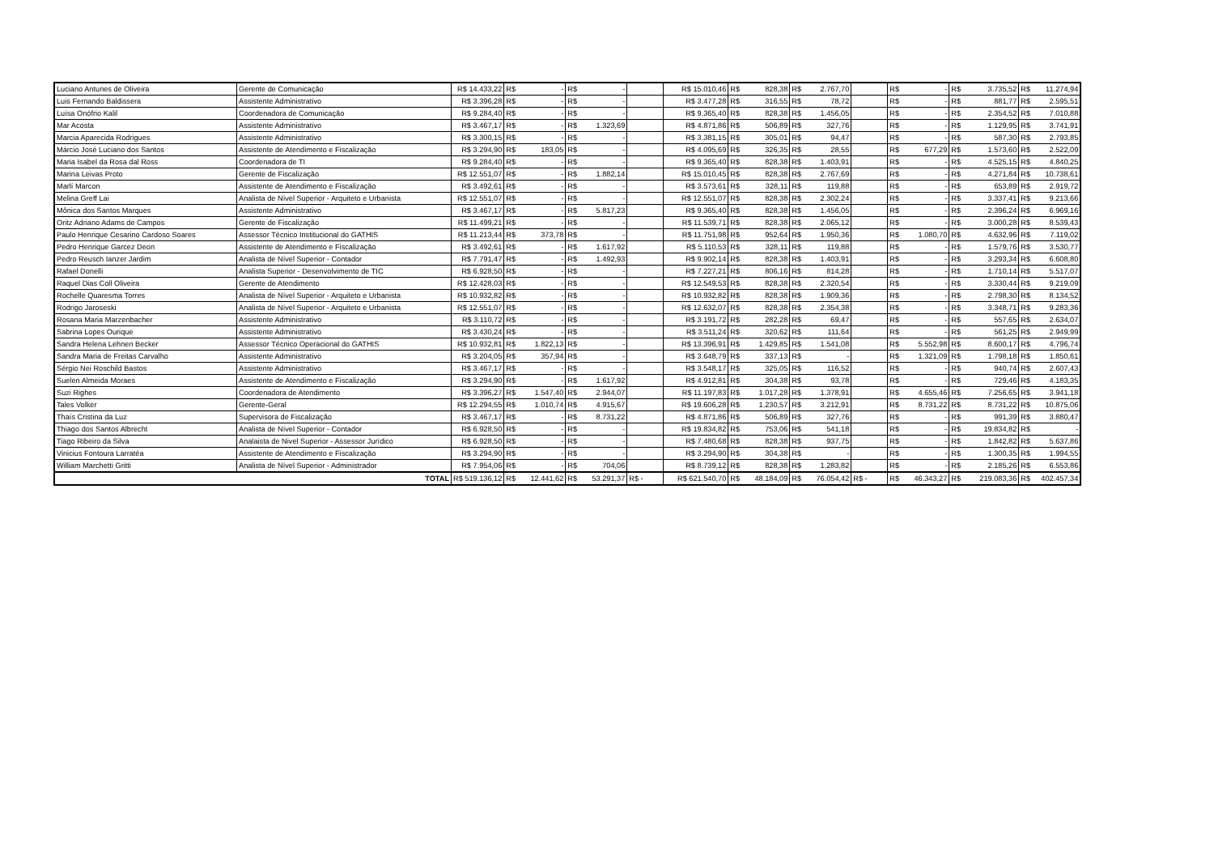| Luciano Antunes de Oliveira | Gerente de Comunicação | R$ 14.433,22 | R$ | - | R$ | - | | R$ 15.010,46 | R$ | 828,38 | R$ | 2.767,70 | | R$ | - | R$ | 3.735,52 | R$ | 11.274,94 |
| Luis Fernando Baldissera | Assistente Administrativo | R$ 3.396,28 | R$ | - | R$ | - | | R$ 3.477,28 | R$ | 316,55 | R$ | 78,72 | | R$ | - | R$ | 881,77 | R$ | 2.595,51 |
| Luísa Onófrio Kalil | Coordenadora de Comunicação | R$ 9.284,40 | R$ | - | R$ | - | | R$ 9.365,40 | R$ | 828,38 | R$ | 1.456,05 | | R$ | - | R$ | 2.354,52 | R$ | 7.010,88 |
| Mar Acosta | Assistente Administrativo | R$ 3.467,17 | R$ | - | R$ | 1.323,69 | | R$ 4.871,86 | R$ | 506,89 | R$ | 327,76 | | R$ | - | R$ | 1.129,95 | R$ | 3.741,91 |
| Marcia Aparecida Rodrigues | Assistente Administrativo | R$ 3.300,15 | R$ | - | R$ | - | | R$ 3.381,15 | R$ | 305,01 | R$ | 94,47 | | R$ | - | R$ | 587,30 | R$ | 2.793,85 |
| Márcio José Luciano dos Santos | Assistente de Atendimento e Fiscalização | R$ 3.294,90 | R$ | 183,05 | R$ | - | | R$ 4.095,69 | R$ | 326,35 | R$ | 28,55 | | R$ | 677,29 | R$ | 1.573,60 | R$ | 2.522,09 |
| Maria Isabel da Rosa dal Ross | Coordenadora de TI | R$ 9.284,40 | R$ | - | R$ | - | | R$ 9.365,40 | R$ | 828,38 | R$ | 1.403,91 | | R$ | - | R$ | 4.525,15 | R$ | 4.840,25 |
| Marina Leivas Proto | Gerente de Fiscalização | R$ 12.551,07 | R$ | - | R$ | 1.882,14 | | R$ 15.010,45 | R$ | 828,38 | R$ | 2.767,69 | | R$ | - | R$ | 4.271,84 | R$ | 10.738,61 |
| Marlí Marcon | Assistente de Atendimento e Fiscalização | R$ 3.492,61 | R$ | - | R$ | - | | R$ 3.573,61 | R$ | 328,11 | R$ | 119,88 | | R$ | - | R$ | 653,89 | R$ | 2.919,72 |
| Melina Greff Lai | Analista de Nível Superior - Arquiteto e Urbanista | R$ 12.551,07 | R$ | - | R$ | - | | R$ 12.551,07 | R$ | 828,38 | R$ | 2.302,24 | | R$ | - | R$ | 3.337,41 | R$ | 9.213,66 |
| Mônica dos Santos Marques | Assistente Administrativo | R$ 3.467,17 | R$ | - | R$ | 5.817,23 | | R$ 9.365,40 | R$ | 828,38 | R$ | 1.456,05 | | R$ | - | R$ | 2.396,24 | R$ | 6.969,16 |
| Oritz Adriano Adams de Campos | Gerente de Fiscalização | R$ 11.499,21 | R$ | - | R$ | - | | R$ 11.539,71 | R$ | 828,38 | R$ | 2.065,12 | | R$ | - | R$ | 3.000,28 | R$ | 8.539,43 |
| Paulo Henrique Cesarino Cardoso Soares | Assessor Técnico Institucional do GATHIS | R$ 11.213,44 | R$ | 373,78 | R$ | - | | R$ 11.751,98 | R$ | 952,64 | R$ | 1.950,36 | | R$ | 1.080,70 | R$ | 4.632,96 | R$ | 7.119,02 |
| Pedro Henrique Garcez Deon | Assistente de Atendimento e Fiscalização | R$ 3.492,61 | R$ | - | R$ | 1.617,92 | | R$ 5.110,53 | R$ | 328,11 | R$ | 119,88 | | R$ | - | R$ | 1.579,76 | R$ | 3.530,77 |
| Pedro Reusch Ianzer Jardim | Analista de Nível Superior - Contador | R$ 7.791,47 | R$ | - | R$ | 1.492,93 | | R$ 9.902,14 | R$ | 828,38 | R$ | 1.403,91 | | R$ | - | R$ | 3.293,34 | R$ | 6.608,80 |
| Rafael Donelli | Analista Superior - Desenvolvimento de TIC | R$ 6.928,50 | R$ | - | R$ | - | | R$ 7.227,21 | R$ | 806,16 | R$ | 814,28 | | R$ | - | R$ | 1.710,14 | R$ | 5.517,07 |
| Raquel Dias Coll Oliveira | Gerente de Atendimento | R$ 12.428,03 | R$ | - | R$ | - | | R$ 12.549,53 | R$ | 828,38 | R$ | 2.320,54 | | R$ | - | R$ | 3.330,44 | R$ | 9.219,09 |
| Rochelle Quaresma Torres | Analista de Nível Superior - Arquiteto e Urbanista | R$ 10.932,82 | R$ | - | R$ | - | | R$ 10.932,82 | R$ | 828,38 | R$ | 1.909,36 | | R$ | - | R$ | 2.798,30 | R$ | 8.134,52 |
| Rodrigo Jaroseski | Analista de Nível Superior - Arquiteto e Urbanista | R$ 12.551,07 | R$ | - | R$ | - | | R$ 12.632,07 | R$ | 828,38 | R$ | 2.354,38 | | R$ | - | R$ | 3.348,71 | R$ | 9.283,36 |
| Rosana Maria Marzenbacher | Assistente Administrativo | R$ 3.110,72 | R$ | - | R$ | - | | R$ 3.191,72 | R$ | 282,28 | R$ | 69,47 | | R$ | - | R$ | 557,65 | R$ | 2.634,07 |
| Sabrina Lopes Ourique | Assistente Administrativo | R$ 3.430,24 | R$ | - | R$ | - | | R$ 3.511,24 | R$ | 320,62 | R$ | 111,64 | | R$ | - | R$ | 561,25 | R$ | 2.949,99 |
| Sandra Helena Lehnen Becker | Assessor Técnico Operacional do GATHIS | R$ 10.932,81 | R$ | 1.822,13 | R$ | - | | R$ 13.396,91 | R$ | 1.429,85 | R$ | 1.541,08 | | R$ | 5.552,98 | R$ | 8.600,17 | R$ | 4.796,74 |
| Sandra Maria de Freitas Carvalho | Assistente Administrativo | R$ 3.204,05 | R$ | 357,94 | R$ | - | | R$ 3.648,79 | R$ | 337,13 | R$ | - | | R$ | 1.321,09 | R$ | 1.798,18 | R$ | 1.850,61 |
| Sérgio Nei Roschild Bastos | Assistente Administrativo | R$ 3.467,17 | R$ | - | R$ | - | | R$ 3.548,17 | R$ | 325,05 | R$ | 116,52 | | R$ | - | R$ | 940,74 | R$ | 2.607,43 |
| Suelen Almeida Moraes | Assistente de Atendimento e Fiscalização | R$ 3.294,90 | R$ | - | R$ | 1.617,92 | | R$ 4.912,81 | R$ | 304,38 | R$ | 93,78 | | R$ | - | R$ | 729,46 | R$ | 4.183,35 |
| Suzi Righes | Coordenadora de Atendimento | R$ 3.396,27 | R$ | 1.547,40 | R$ | 2.944,07 | | R$ 11.197,83 | R$ | 1.017,28 | R$ | 1.378,91 | | R$ | 4.655,46 | R$ | 7.256,65 | R$ | 3.941,18 |
| Tales Volker | Gerente-Geral | R$ 12.294,55 | R$ | 1.010,74 | R$ | 4.915,67 | | R$ 19.606,28 | R$ | 1.230,57 | R$ | 3.212,91 | | R$ | 8.731,22 | R$ | 8.731,22 | R$ | 10.875,06 |
| Thaís Cristina da Luz | Supervisora de Fiscalização | R$ 3.467,17 | R$ | - | R$ | 8.731,22 | | R$ 4.871,86 | R$ | 506,89 | R$ | 327,76 | | R$ | - | R$ | 991,39 | R$ | 3.880,47 |
| Thiago dos Santos Albrecht | Analista de Nível Superior - Contador | R$ 6.928,50 | R$ | - | R$ | - | | R$ 19.834,82 | R$ | 753,06 | R$ | 541,18 | | R$ | - | R$ | 19.834,82 | R$ | - |
| Tiago Ribeiro da Silva | Analaista de Nivel Superior - Assessor Jurídico | R$ 6.928,50 | R$ | - | R$ | - | | R$ 7.480,68 | R$ | 828,38 | R$ | 937,75 | | R$ | - | R$ | 1.842,82 | R$ | 5.637,86 |
| Vinicius Fontoura Larratéa | Assistente de Atendimento e Fiscalização | R$ 3.294,90 | R$ | - | R$ | - | | R$ 3.294,90 | R$ | 304,38 | R$ | - | | R$ | - | R$ | 1.300,35 | R$ | 1.994,55 |
| William Marchetti Gritti | Analista de Nível Superior - Administrador | R$ 7.954,06 | R$ | - | R$ | 704,06 | | R$ 8.739,12 | R$ | 828,38 | R$ | 1.283,82 | | R$ | - | R$ | 2.185,26 | R$ | 6.553,86 |
| TOTAL | | R$ 519.136,12 | R$ | 12.441,62 | R$ | 53.291,37 | R$ - | R$ 621.540,70 | R$ | 48.184,09 | R$ | 76.054,42 | R$ - | R$ | 46.343,27 | R$ | 219.083,36 | R$ | 402.457,34 |